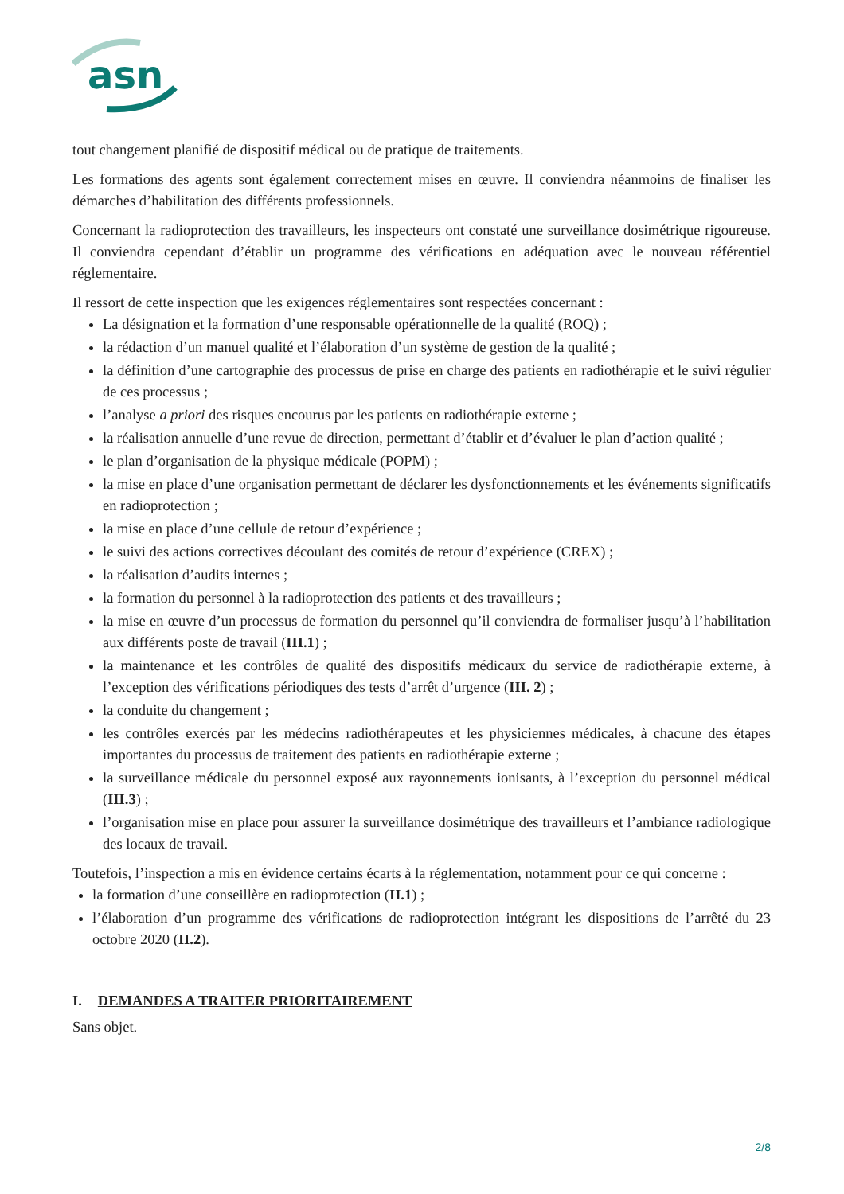asn
tout changement planifié de dispositif médical ou de pratique de traitements.
Les formations des agents sont également correctement mises en œuvre. Il conviendra néanmoins de finaliser les démarches d’habilitation des différents professionnels.
Concernant la radioprotection des travailleurs, les inspecteurs ont constaté une surveillance dosimétrique rigoureuse. Il conviendra cependant d’établir un programme des vérifications en adéquation avec le nouveau référentiel réglementaire.
Il ressort de cette inspection que les exigences réglementaires sont respectées concernant :
La désignation et la formation d’une responsable opérationnelle de la qualité (ROQ) ;
la rédaction d’un manuel qualité et l’élaboration d’un système de gestion de la qualité ;
la définition d’une cartographie des processus de prise en charge des patients en radiothérapie et le suivi régulier de ces processus ;
l’analyse a priori des risques encourus par les patients en radiothérapie externe ;
la réalisation annuelle d’une revue de direction, permettant d’établir et d’évaluer le plan d’action qualité ;
le plan d’organisation de la physique médicale (POPM) ;
la mise en place d’une organisation permettant de déclarer les dysfonctionnements et les événements significatifs en radioprotection ;
la mise en place d’une cellule de retour d’expérience ;
le suivi des actions correctives découlant des comités de retour d’expérience (CREX) ;
la réalisation d’audits internes ;
la formation du personnel à la radioprotection des patients et des travailleurs ;
la mise en œuvre d’un processus de formation du personnel qu’il conviendra de formaliser jusqu’à l’habilitation aux différents poste de travail (III.1) ;
la maintenance et les contrôles de qualité des dispositifs médicaux du service de radiothérapie externe, à l’exception des vérifications périodiques des tests d’arrêt d’urgence (III. 2) ;
la conduite du changement ;
les contrôles exercés par les médecins radiothérapeutes et les physiciennes médicales, à chacune des étapes importantes du processus de traitement des patients en radiothérapie externe ;
la surveillance médicale du personnel exposé aux rayonnements ionisants, à l’exception du personnel médical (III.3) ;
l’organisation mise en place pour assurer la surveillance dosimétrique des travailleurs et l’ambiance radiologique des locaux de travail.
Toutefois, l’inspection a mis en évidence certains écarts à la réglementation, notamment pour ce qui concerne :
la formation d’une conseillère en radioprotection (II.1) ;
l’élaboration d’un programme des vérifications de radioprotection intégrant les dispositions de l’arrêté du 23 octobre 2020 (II.2).
I. DEMANDES A TRAITER PRIORITAIREMENT
Sans objet.
2/8